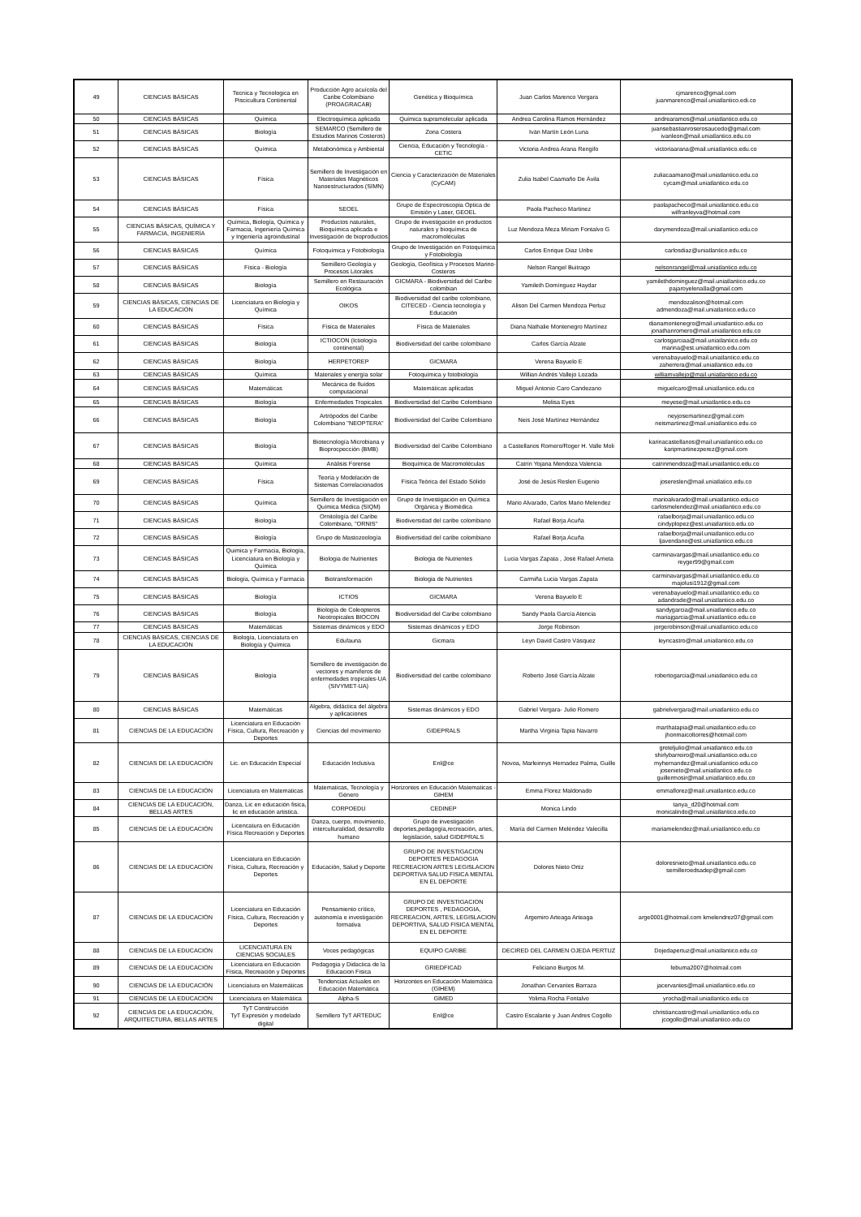| 49 | CIENCIAS BÁSICAS | Tecnica y Tecnologica en Piscicultura Continental | Producción Agro acuícola del Caribe Colombiano (PROAGRACAB) | Genética y Bioquímica | Juan Carlos Marenco Vergara | cjmarenco@gmail.com juanmarenco@mail.uniatlantico.edi.co |
| 50 | CIENCIAS BÁSICAS | Química | Electroquímica aplicada | Química supramolecular aplicada | Andrea Carolina Ramos Hernández | andrearamos@mail.uniatlantico.edu.co |
| 51 | CIENCIAS BÁSICAS | Biología | SEMARCO (Semillero de Estudios Marinos Costeros) | Zona Costera | Iván Martín León Luna | juansebastianroserosaucedo@gmail.com ivanleon@mail.uniatlantico.edu.co |
| 52 | CIENCIAS BÁSICAS | Química | Metabonómica y Ambiental | Ciencia, Educación y Tecnología - CETIC | Victoria Andrea Arana Rengifo | victoriaarana@mail.uniatlantico.edu.co |
| 53 | CIENCIAS BÁSICAS | Física | Semillero de Investigación en Materiales Magnéticos Nanoestructurados (SIMN) | Ciencia y Caracterización de Materiales (CyCAM) | Zulia Isabel Caamaño De Ávila | zuliacaamano@mail.uniatlantico.edu.co cycam@mail.uniatlantico.edu.co |
| 54 | CIENCIAS BÁSICAS | Física | SEOEL | Grupo de Espectroscopia Óptica de Emisión y Laser, GEOEL | Paola Pacheco Martinez | paolapacheco@mail.uniatlantico.edu.co wilfranleyva@hotmail.com |
| 55 | CIENCIAS BÁSICAS, QUÍMICA Y FARMACIA, INGENIERÍA | Química, Biología, Química y Farmacia, Ingeniería Química y Ingeniería agroindustrial | Productos naturales, Bioquímica aplicada e Investigación de bioproductos | Grupo de investigación en productos naturales y bioquímica de macromoléculas | Luz Mendoza Meza Miriam Fontalvo G | darymendoza@mail.uniatlantico.edu.co |
| 56 | CIENCIAS BÁSICAS | Química | Fotoquímica y Fotobiología | Grupo de Investigación en Fotoquímica y Fotobiología | Carlos Enrique Diaz Uribe | carlosdiaz@uniatlantico.edu.co |
| 57 | CIENCIAS BÁSICAS | Física - Biología | Semillero Geología y Procesos Litorales | Geología, Geofísica y Procesos Marino-Costeros | Nelson Rangel Buitrago | nelsonrangel@mail.uniatlantico.edu.co |
| 58 | CIENCIAS BÁSICAS | Biología | Semillero en Restauración Ecológica | GICMARA - Biodiversidad del Caribe colombian | Yamileth Domínguez Haydar | yamilethdominguez@mail.uniatlantico.edu.co pajaroyelena8a@gmail.com |
| 59 | CIENCIAS BÁSICAS, CIENCIAS DE LA EDUCACIÓN | Licenciatura en Biología y Química | OIKOS | Biodiversidad del caribe colombiano, CITECED - Ciencia tecnología y Educación | Alison Del Carmen Mendoza Pertuz | mendozalison@hotmail.com admendoza@mail.uniatlantico.edu.co |
| 60 | CIENCIAS BÁSICAS | Física | Física de Materiales | Física de Materiales | Diana Nathalie Montenegro Martínez | dianamontenegro@mail.uniatlantico.edu.co jonathanromero@mail.uniatlantico.edu.co |
| 61 | CIENCIAS BÁSICAS | Biología | ICTIOCON (Ictiología continental) | Biodiversidad del caribe colombiano | Carlos García Alzate | carlosgarciaa@mail.uniatlantico.edu.co marina@est.uniatlantico.edu.com |
| 62 | CIENCIAS BÁSICAS | Biología | HERPETOREP | GICMARA | Verena Bayuelo E | verenabayuelo@mail.uniatlantico.edu.co zaherrera@mail.uniatlantico.edu.co |
| 63 | CIENCIAS BÁSICAS | Química | Materiales y energía solar | Fotoquímica y fotobiología | Willian Andrés Vallejo Lozada | williamvallejo@mail.uniatlantico.edu.co |
| 64 | CIENCIAS BÁSICAS | Matemáticas | Mecánica de fluídos computacional | Matemáticas aplicadas | Miguel Antonio Caro Candezano | miguelcaro@mail.uniatlantico.edu.co |
| 65 | CIENCIAS BÁSICAS | Biología | Enfermedades Tropicales | Biodiversidad del Caribe Colombiano | Melisa Eyes | meyese@mail.uniatlantico.edu.co |
| 66 | CIENCIAS BÁSICAS | Biología | Artrópodos del Caribe Colombiano "NEOPTERA" | Biodiversidad del Caribe Colombiano | Neis José Martínez Hernández | neyjosemartinez@gmail.com neismartinez@mail.uniatlantico.edu.co |
| 67 | CIENCIAS BÁSICAS | Biología | Biotecnología Microbiana y Bioprocpección (BMB) | Biodiversidad del Caribe Colombiano | a Castellanos Romero/Roger H. Valle Moli | karinacastellanos@mail.uniatlantico.edu.co karipmartinezperez@gmail.com |
| 68 | CIENCIAS BÁSICAS | Química | Análisis Forense | Bioquímica de Macromoléculas | Catrín Yojana Mendoza Valencia | catrinmendoza@mail.uniatlantico.edu.co |
| 69 | CIENCIAS BÁSICAS | Física | Teoría y Modelación de Sistemas Correlacionados | Física Teórica del Estado Sólido | José de Jesús Reslen Eugenio | josereslen@mail.uniatlatico.edu.co |
| 70 | CIENCIAS BÁSICAS | Química | Semillero de Investigación en Química Médica (SIQM) | Grupo de Investigación en Química Orgánica y Biomédica | Mario Alvarado, Carlos Mario Melendez | marioalvarado@mail.uniatlantico.edu.co carlosmelendez@mail.uniatlantico.edu.co |
| 71 | CIENCIAS BÁSICAS | Biología | Ornitología del Caribe Colombiano, "ORNIS" | Biodiversidad del caribe colombiano | Rafael Borja Acuña | rafaelborja@mail.uniatlantico.edu.co cindyplopez@est.uniatlantico.edu.co |
| 72 | CIENCIAS BÁSICAS | Biología | Grupo de Mastozoología | Biodiversidad del caribe colombiano | Rafael Borja Acuña | rafaelborja@mail.uniatlantico.edu.co ljavendano@est.uniatlantico.edu.co |
| 73 | CIENCIAS BÁSICAS | Quimica y Farmacia, Biología, Licenciatura en Biología y Química | Biologia de Nutrientes | Biologia de Nutrientes | Lucia Vargas Zapata , José Rafael Arrieta | carminavargas@mail.uniatlantico.edu.co reyger99@gmail.com |
| 74 | CIENCIAS BÁSICAS | Biología, Química y Farmacia | Biotransformación | Biologia de Nutrientes | Carmiña Lucia Vargas Zapata | carminavargas@mail.uniatlantico.edu.co majolusi1912@gmail.com |
| 75 | CIENCIAS BÁSICAS | Biología | ICTIOS | GICMARA | Verena Bayuelo E | verenabayuelo@mail.uniatlantico.edu.co adandrade@mail.uniatlantico.edu.co |
| 76 | CIENCIAS BÁSICAS | Biología | Biología de Coleopteros Neotropicales BIOCON | Biodiversidad del Caribe colombiano | Sandy Paola García Atencia | sandygarcia@mail.uniatlantico.edu.co mariajgarcia@mail.uniatlantico.edu.co |
| 77 | CIENCIAS BÁSICAS | Matemáticas | Sistemas dinámicos y EDO | Sistemas dinámicos y EDO | Jorge Robinson | jorgerobinson@mail.uniatlantico.edu.co |
| 78 | CIENCIAS BÁSICAS, CIENCIAS DE LA EDUCACIÓN | Biología, Licenciatura en Biología y Química | Edufauna | Gicmara | Leyn David Castro Vásquez | leyncastro@mail.uniatlantico.edu.co |
| 79 | CIENCIAS BÁSICAS | Biología | Semillero de investigación de vectores y mamíferos de enfermedades tropicales-UA (SIVYMET-UA) | Biodiversidad del caribe colombiano | Roberto José García Alzate | robertogarcia@mail.uniatlantico.edu.co |
| 80 | CIENCIAS BÁSICAS | Matemáticas | Algebra, didáctica del álgebra y aplicaciones | Sistemas dinámicos y EDO | Gabriel Vergara- Julio Romero | gabrielvergara@mail.uniatlantico.edu.co |
| 81 | CIENCIAS DE LA EDUCACIÓN | Licenciatura en Educación Física, Cultura, Recreación y Deportes | Ciencias del movimiento | GIDEPRALS | Martha Virginia Tapia Navarro | marthatapia@mail.uniatlantico.edu.co jhonmaicoltorres@hotmail.com |
| 82 | CIENCIAS DE LA EDUCACIÓN | Lic. en Educación Especial | Educación Inclusiva | Enl@ce | Novoa, Marleinnys Hernadez Palma, Guille | greteljulio@mail.uniatlantico.edu.co shirlybarreiro@mail.uniatlantico.edu.co myhernandez@mail.uniatlantico.edu.co josenieto@mail.uniatlantico.edu.co guillermosir@mail.uniatlantico.edu.co |
| 83 | CIENCIAS DE LA EDUCACIÓN | Licenciatura en Matematicas | Matematicas, Tecnología y Género | Horizontes en Educación Matematicas -GIHEM | Emma Florez Maldonado | emmaflorez@mail.uniatlantico.edu.co |
| 84 | CIENCIAS DE LA EDUCACIÓN, BELLAS ARTES | Danza, Lic en educación fisica, lic en educación artistica. | CORPOEDU | CEDINEP | Monica Lindo | tanya_d20@hotmail.com monicalindo@mail.uniatlantico.edu.co |
| 85 | CIENCIAS DE LA EDUCACIÓN | Licencatura en Educación Física Recreación y Deportes | Danza, cuerpo, movimiento, interculturalidad, desarrollo humano | Grupo de investigación deportes,pedagogía,recreación, artes, legislación, salud GIDEPRALS | María del Carmen Meléndez Valecilla | mariamelendez@mail.uniatlantico.edu.co |
| 86 | CIENCIAS DE LA EDUCACIÓN | Licenciatura en Educación Física, Cultura, Recreación y Deportes | Educación, Salud y Deporte | GRUPO DE INVESTIGACION DEPORTES PEDAGOGIA RECREACION ARTES LEGISLACION DEPORTIVA SALUD FISICA MENTAL EN EL DEPORTE | Dolores Nieto Ortiz | doloresnieto@mail.uniatlantico.edu.co semilleroedsadep@gmail.com |
| 87 | CIENCIAS DE LA EDUCACIÓN | Licenciatura en Educación Física, Cultura, Recreación y Deportes | Pensamiento crítico, autonomía e investigación formativa | GRUPO DE INVESTIGACION DEPORTES , PEDAGOGIA, RECREACION, ARTES, LEGISLACION DEPORTIVA, SALUD FISICA MENTAL EN EL DEPORTE | Argemiro Arteaga Arteaga | arge0001@hotmail.com kmelendrez07@gmail.com |
| 88 | CIENCIAS DE LA EDUCACIÓN | LICENCIATURA EN CIENCIAS SOCIALES | Voces pedagógicas | EQUIPO CARIBE | DECIRED DEL CARMEN OJEDA PERTUZ | Dojedapertuz@mail.uniatlantico.edu.co |
| 89 | CIENCIAS DE LA EDUCACIÓN | Licenciatura en Educación Física, Recreación y Deportes | Pedagogia y Didactica de la Educacion Fisica | GRIEDFICAD | Feliciano Burgos M. | febuma2007@hotmail.com |
| 90 | CIENCIAS DE LA EDUCACIÓN | Licenciatura en Matemáticas | Tendencias Actuales en Educación Matemática | Horizontes en Educación Matemática (GIHEM) | Jonathan Cervantes Barraza | jacervantes@mail.uniatlantico.edu.co |
| 91 | CIENCIAS DE LA EDUCACIÓN | Licenciatura en Matemática | Alpha-S | GIMED | Yolima Rocha Fontalvo | yrocha@mail.uniatlantico.edu.co |
| 92 | CIENCIAS DE LA EDUCACIÓN, ARQUITECTURA, BELLAS ARTES | TyT Construcción TyT Expresión y modelado digital | Semillero TyT ARTEDUC | Enl@ce | Castro Escalante y Juan Andres Cogollo | christiancastro@mail.uniatlantico.edu.co jcogollo@mail.uniatlantico.edu.co |